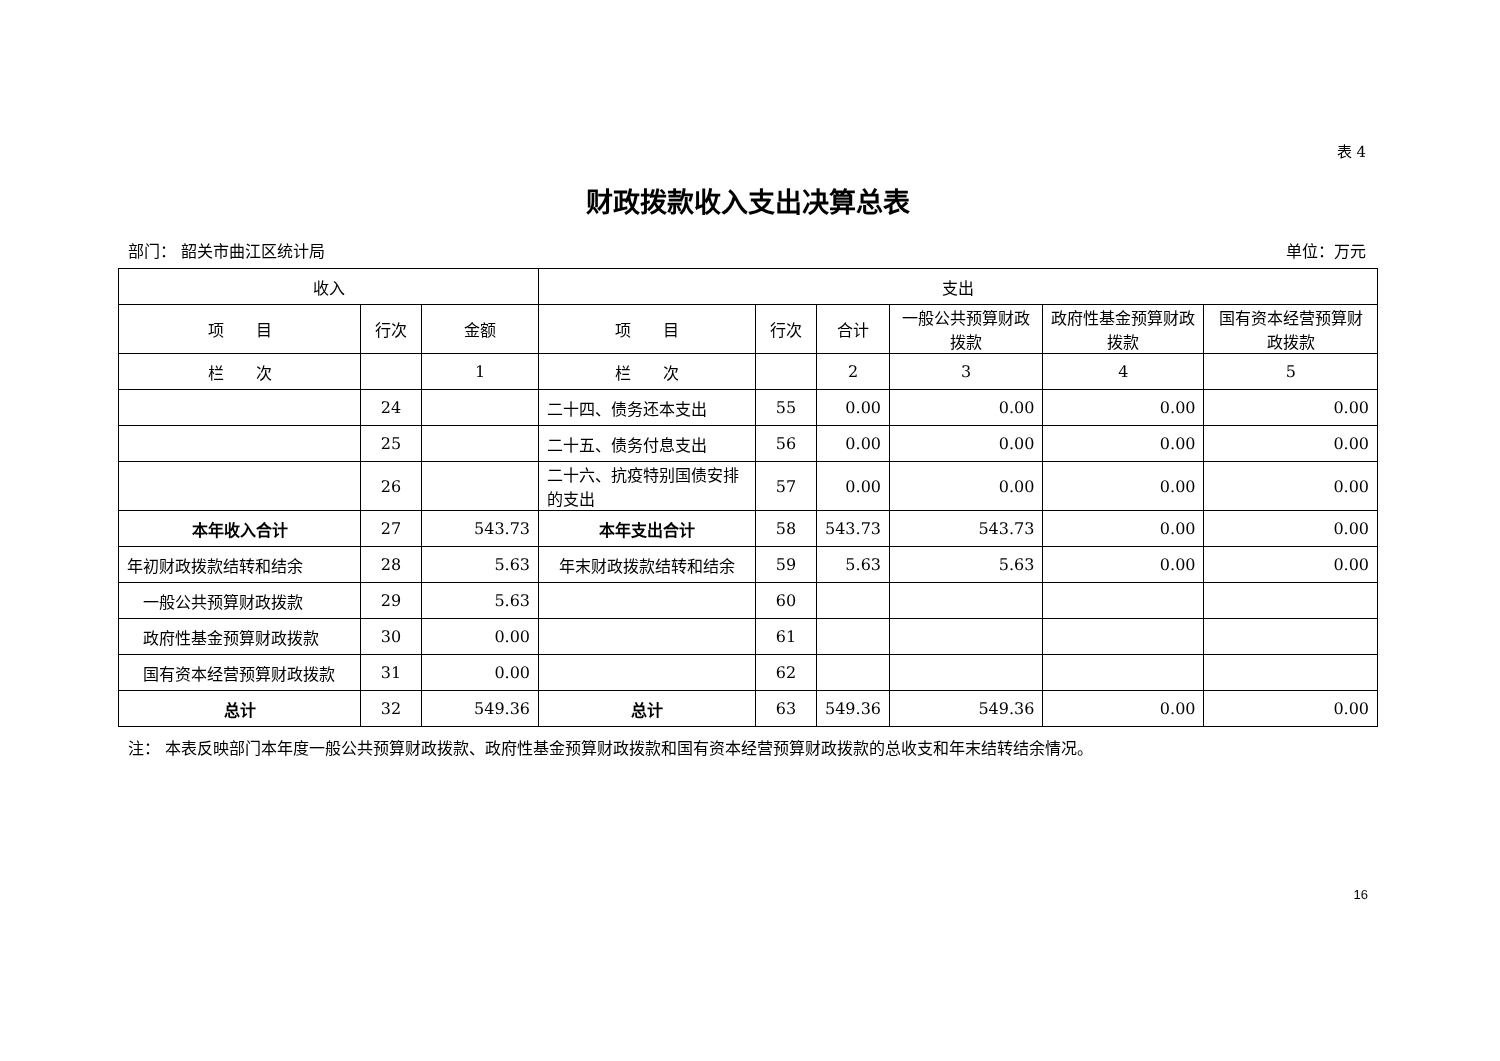表 4
财政拨款收入支出决算总表
部门： 韶关市曲江区统计局 单位：万元
| 收入 | | | 支出 | | | | | |
| --- | --- | --- | --- | --- | --- | --- | --- | --- |
| 项 目 | 行次 | 金额 | 项 目 | 行次 | 合计 | 一般公共预算财政拨款 | 政府性基金预算财政拨款 | 国有资本经营预算财政拨款 |
| 栏 次 | | 1 | 栏 次 | | 2 | 3 | 4 | 5 |
| | 24 | | 二十四、债务还本支出 | 55 | 0.00 | 0.00 | 0.00 | 0.00 |
| | 25 | | 二十五、债务付息支出 | 56 | 0.00 | 0.00 | 0.00 | 0.00 |
| | 26 | | 二十六、抗疫特别国债安排的支出 | 57 | 0.00 | 0.00 | 0.00 | 0.00 |
| 本年收入合计 | 27 | 543.73 | 本年支出合计 | 58 | 543.73 | 543.73 | 0.00 | 0.00 |
| 年初财政拨款结转和结余 | 28 | 5.63 | 年末财政拨款结转和结余 | 59 | 5.63 | 5.63 | 0.00 | 0.00 |
| 一般公共预算财政拨款 | 29 | 5.63 | | 60 | | | | |
| 政府性基金预算财政拨款 | 30 | 0.00 | | 61 | | | | |
| 国有资本经营预算财政拨款 | 31 | 0.00 | | 62 | | | | |
| 总计 | 32 | 549.36 | 总计 | 63 | 549.36 | 549.36 | 0.00 | 0.00 |
注： 本表反映部门本年度一般公共预算财政拨款、政府性基金预算财政拨款和国有资本经营预算财政拨款的总收支和年末结转结余情况。
16